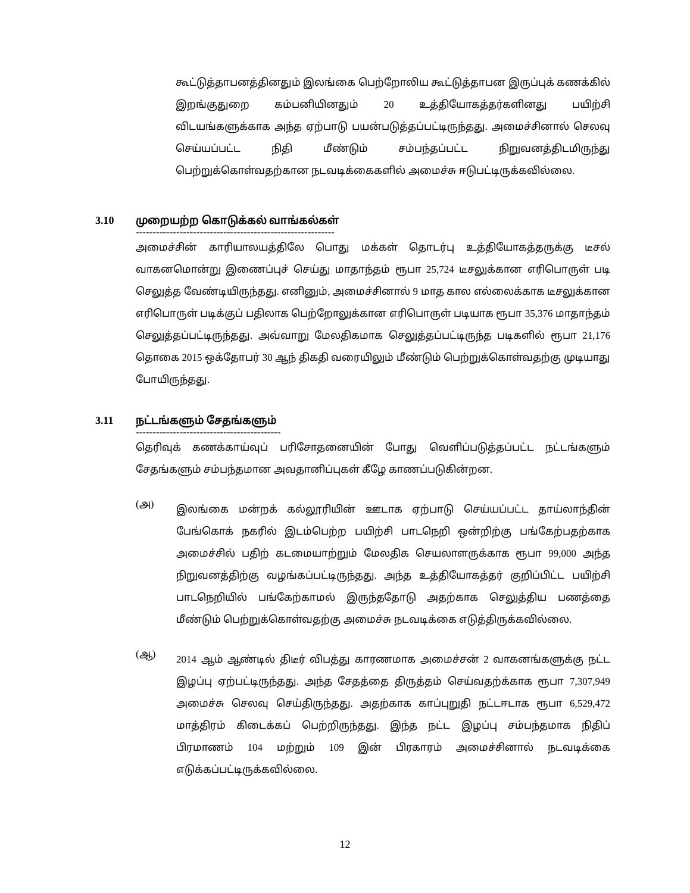கூட்டுத்தாபனத்தினதும் இலங்கை பெற்றோலிய கூட்டுத்தாபன இருப்புக் கணக்கில் இறங்குதுறை கம்பனியினதும் 20 உத்தியோகத்தர்களினது பயிற்சி விடயங்களுக்காக அந்த ஏற்பாடு பயன்படுத்தப்பட்டிருந்தது. அமைச்சினால் செலவு செய்யப்பட்ட நிதி மீண்டும் சம்பந்தப்பட்ட நிறுவனத்திடமிருந்து பெற்றுக்கொள்வதற்கான நடவடிக்கைகளில் அமைச்சு ஈடுபட்டிருக்கவில்லை.
3.10 முறையற்ற கொடுக்கல் வாங்கல்கள்
-----------------------------------------------------------
அமைச்சின் காரியாலயத்திலே பொது மக்கள் தொடர்பு உத்தியோகத்தருக்கு டீசல் வாகனமொன்று இணைப்புச் செய்து மாதாந்தம் ரூபா 25,724 டீசலுக்கான எரிபொருள் படி செலுத்த வேண்டியிருந்தது. எனினும், அமைச்சினால் 9 மாத கால எல்லைக்காக டீசலுக்கான எரிபொருள் படிக்குப் பதிலாக பெற்றோலுக்கான எரிபொருள் படியாக ரூபா 35,376 மாதாந்தம் செலுத்தப்பட்டிருந்தது. அவ்வாறு மேலதிகமாக செலுத்தப்பட்டிருந்த படிகளில் ரூபா 21,176 தொகை 2015 ஒக்தோபர் 30 ஆந் திகதி வரையிலும் மீண்டும் பெற்றுக்கொள்வதற்கு முடியாது போயிருந்தது.
3.11 நட்டங்களும் சேதங்களும்
-------------------------------------------
தெரிவுக் கணக்காய்வுப் பரிசோதனையின் போது வெளிப்படுத்தப்பட்ட நட்டங்களும் சேதங்களும் சம்பந்தமான அவதானிப்புகள் கீழே காணப்படுகின்றன.
(அ)
இலங்கை மன்றக் கல்லூரியின் ஊடாக ஏற்பாடு செய்யப்பட்ட தாய்லாந்தின் பேங்கொக் நகரில் இடம்பெற்ற பயிற்சி பாடநெறி ஒன்றிற்கு பங்கேற்பதற்காக அமைச்சில் பதிற் கடமையாற்றும் மேலதிக செயலாளருக்காக ரூபா 99,000 அந்த நிறுவனத்திற்கு வழங்கப்பட்டிருந்தது. அந்த உத்தியோகத்தர் குறிப்பிட்ட பயிற்சி பாடநெறியில் பங்கேற்காமல் இருந்ததோடு அதற்காக செலுத்திய பணத்தை மீண்டும் பெற்றுக்கொள்வதற்கு அமைச்சு நடவடிக்கை எடுத்திருக்கவில்லை.
(ஆ)
2014 ஆம் ஆண்டில் திடீர் விபத்து காரணமாக அமைச்சன் 2 வாகனங்களுக்கு நட்ட இழப்பு ஏற்பட்டிருந்தது. அந்த சேதத்தை திருத்தம் செய்வதற்க்காக ரூபா 7,307,949 அமைச்சு செலவு செய்திருந்தது. அதற்காக காப்புறுதி நட்டஈடாக ரூபா 6,529,472 மாத்திரம் கிடைக்கப் பெற்றிருந்தது. இந்த நட்ட இழப்பு சம்பந்தமாக நிதிப் பிரமாணம் 104 மற்றும் 109 இன் பிரகாரம் அமைச்சினால் நடவடிக்கை எடுக்கப்பட்டிருக்கவில்லை.
12